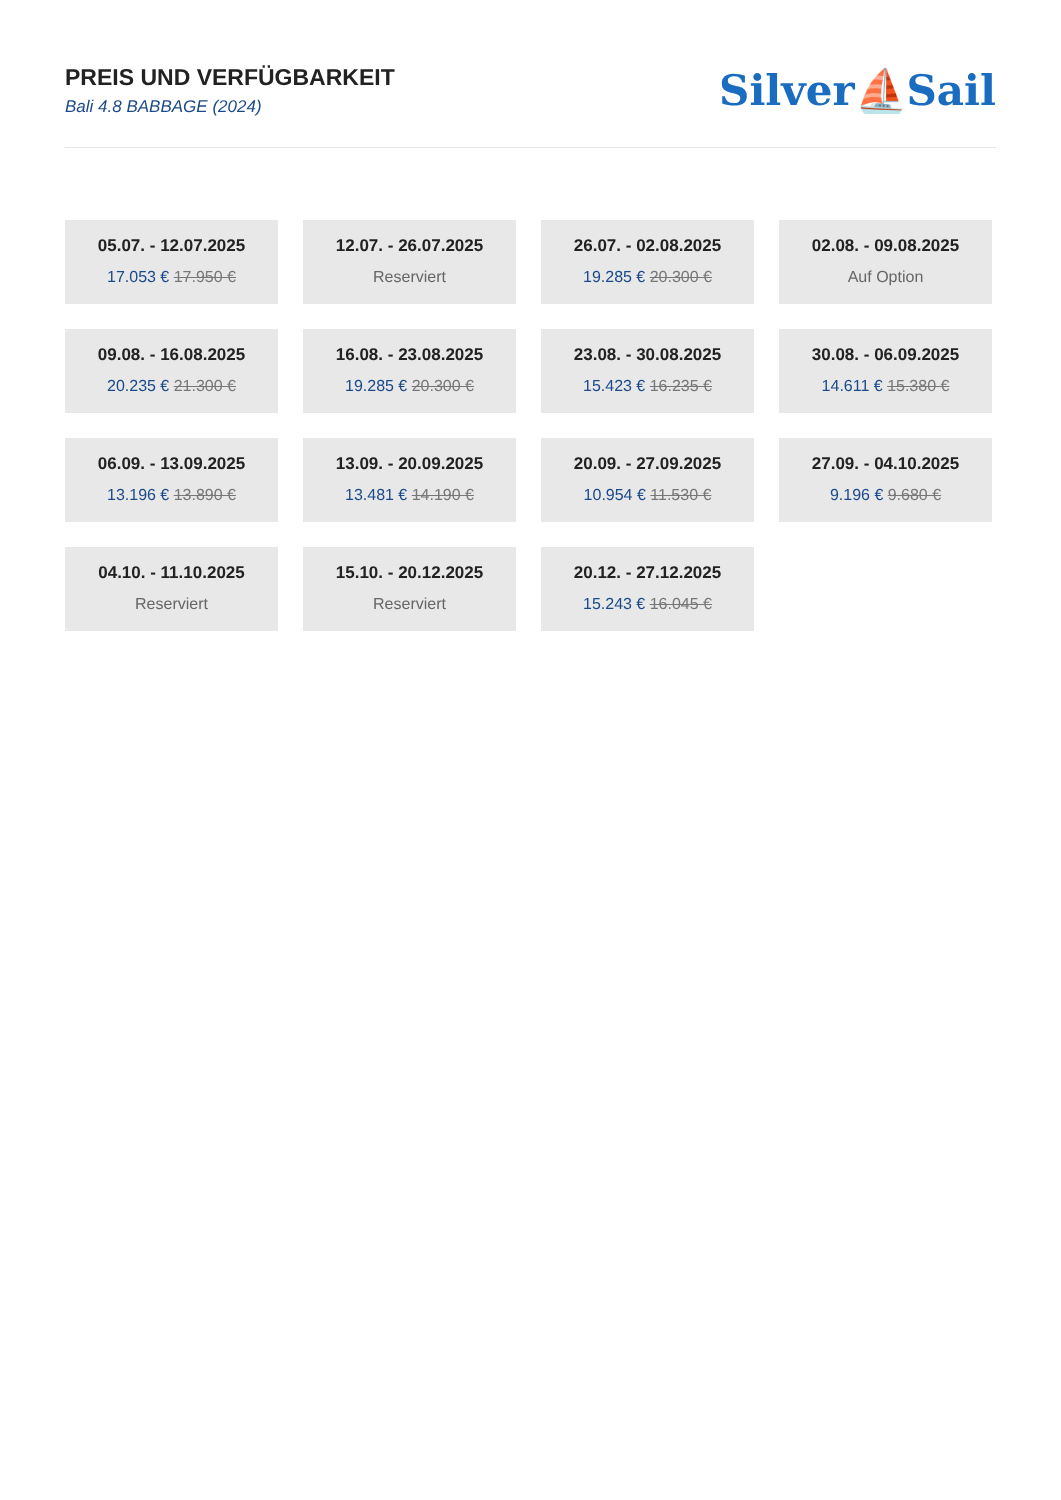PREIS UND VERFÜGBARKEIT
Bali 4.8 BABBAGE (2024)
Silver⛵Sail
05.07. - 12.07.2025
17.053 € 17.950 €
12.07. - 26.07.2025
Reserviert
26.07. - 02.08.2025
19.285 € 20.300 €
02.08. - 09.08.2025
Auf Option
09.08. - 16.08.2025
20.235 € 21.300 €
16.08. - 23.08.2025
19.285 € 20.300 €
23.08. - 30.08.2025
15.423 € 16.235 €
30.08. - 06.09.2025
14.611 € 15.380 €
06.09. - 13.09.2025
13.196 € 13.890 €
13.09. - 20.09.2025
13.481 € 14.190 €
20.09. - 27.09.2025
10.954 € 11.530 €
27.09. - 04.10.2025
9.196 € 9.680 €
04.10. - 11.10.2025
Reserviert
15.10. - 20.12.2025
Reserviert
20.12. - 27.12.2025
15.243 € 16.045 €